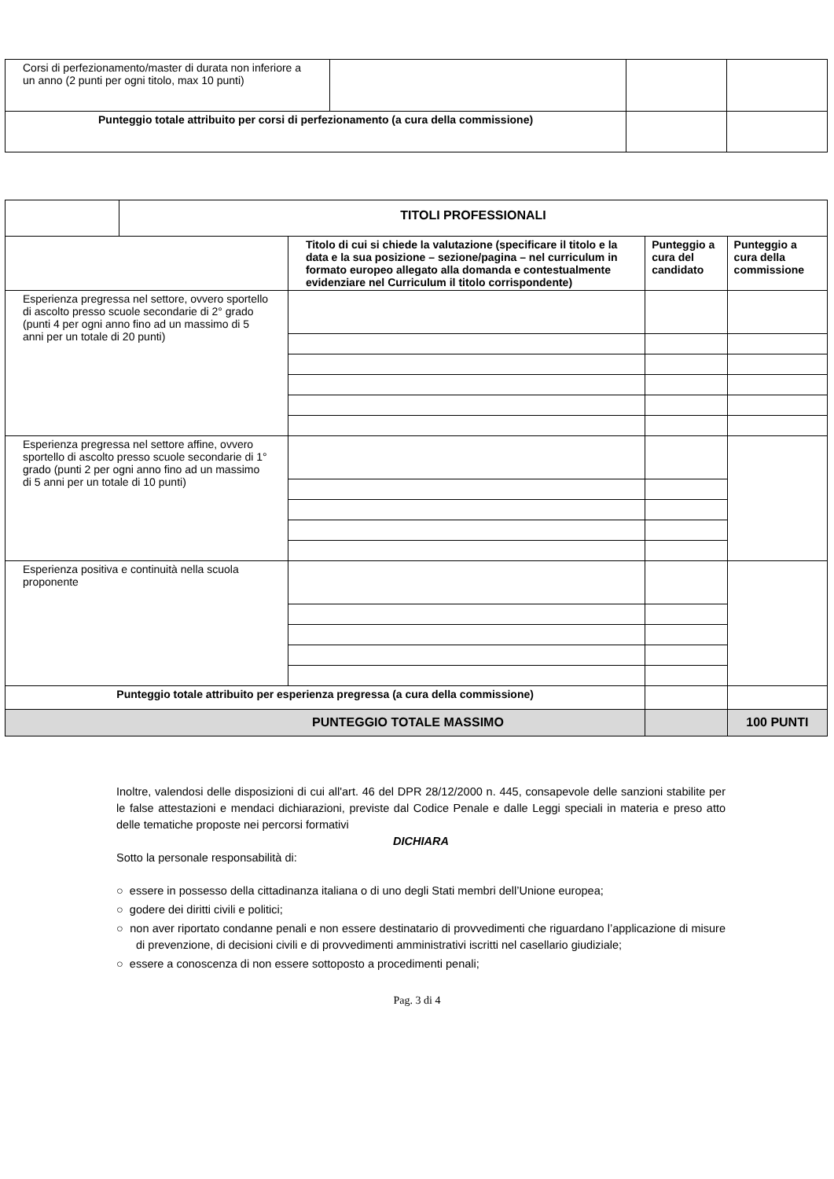| Corsi di perfezionamento/master di durata non inferiore a un anno (2 punti per ogni titolo, max 10 punti) | | | |
| Punteggio totale attribuito per corsi di perfezionamento (a cura della commissione) | | | |
| | TITOLI PROFESSIONALI | | | |
| | | Titolo di cui si chiede la valutazione (specificare il titolo e la data e la sua posizione – sezione/pagina – nel curriculum in formato europeo allegato alla domanda e contestualmente evidenziare nel Curriculum il titolo corrispondente) | Punteggio a cura del candidato | Punteggio a cura della commissione |
| Esperienza pregressa nel settore, ovvero sportello di ascolto presso scuole secondarie di 2° grado (punti 4 per ogni anno fino ad un massimo di 5 anni per un totale di 20 punti) | | | | |
| Esperienza pregressa nel settore affine, ovvero sportello di ascolto presso scuole secondarie di 1° grado (punti 2 per ogni anno fino ad un massimo di 5 anni per un totale di 10 punti) | | | | |
| Esperienza positiva e continuità nella scuola proponente | | | | |
| Punteggio totale attribuito per esperienza pregressa (a cura della commissione) | | | | |
| PUNTEGGIO TOTALE MASSIMO | | | | 100 PUNTI |
Inoltre, valendosi delle disposizioni di cui all'art. 46 del DPR 28/12/2000 n. 445, consapevole delle sanzioni stabilite per le false attestazioni e mendaci dichiarazioni, previste dal Codice Penale e dalle Leggi speciali in materia e preso atto delle tematiche proposte nei percorsi formativi
DICHIARA
Sotto la personale responsabilità di:
○ essere in possesso della cittadinanza italiana o di uno degli Stati membri dell’Unione europea;
○ godere dei diritti civili e politici;
○ non aver riportato condanne penali e non essere destinatario di provvedimenti che riguardano l’applicazione di misure di prevenzione, di decisioni civili e di provvedimenti amministrativi iscritti nel casellario giudiziale;
○ essere a conoscenza di non essere sottoposto a procedimenti penali;
Pag. 3 di 4